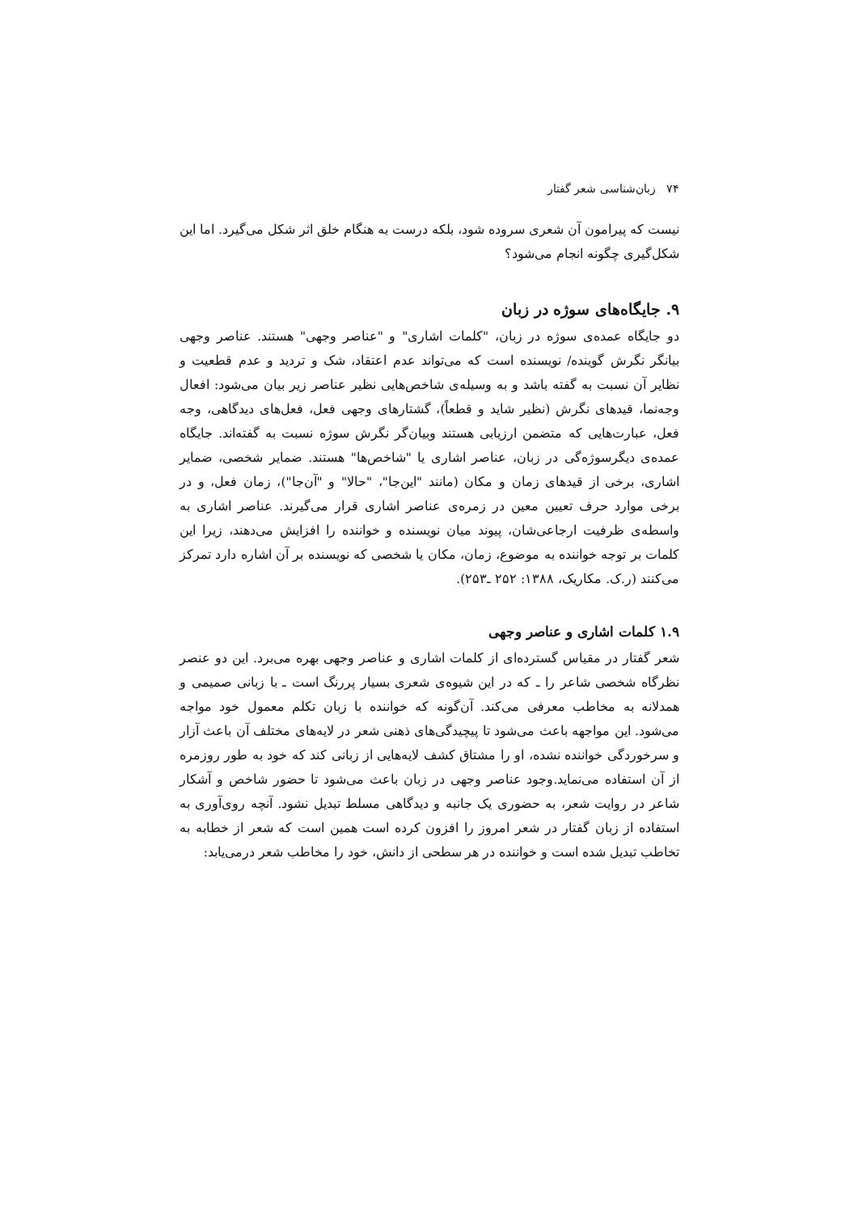۷۴ زبان‌شناسی شعر گفتار
نیست که پیرامون آن شعری سروده شود، بلکه درست به هنگام خلق اثر شکل می‌گیرد. اما این شکل‌گیری چگونه انجام می‌شود؟
۹. جایگاه‌های سوژه در زبان
دو جایگاه عمده‌ی سوژه در زبان، "کلمات اشاری" و "عناصر وجهی" هستند. عناصر وجهی بیانگر نگرش گوینده/ نویسنده است که می‌تواند عدم اعتقاد، شک و تردید و عدم قطعیت و نظایر آن نسبت به گفته باشد و به وسیله‌ی شاخص‌هایی نظیر عناصر زیر بیان می‌شود: افعال وجه‌نما، قیدهای نگرش (نظیر شاید و قطعاً)، گشتارهای وجهی فعل، فعل‌های دیدگاهی، وجه فعل، عبارت‌هایی که متضمن ارزیابی هستند وبیان‌گر نگرش سوژه نسبت به گفته‌اند. جایگاه عمده‌ی دیگرسوژه‌گی در زبان، عناصر اشاری یا "شاخص‌ها" هستند. ضمایر شخصی، ضمایر اشاری، برخی از قیدهای زمان و مکان (مانند "این‌جا"، "حالا" و "آن‌جا")، زمان فعل، و در برخی موارد حرف تعیین معین در زمره‌ی عناصر اشاری قرار می‌گیرند. عناصر اشاری به واسطه‌ی ظرفیت ارجاعی‌شان، پیوند میان نویسنده و خواننده را افزایش می‌دهند، زیرا این کلمات بر توجه خواننده به موضوع، زمان، مکان یا شخصی که نویسنده بر آن اشاره دارد تمرکز می‌کنند (ر.ک. مکاریک، ۱۳۸۸: ۲۵۲ ـ۲۵۳).
۱.۹ کلمات اشاری و عناصر وجهی
شعر گفتار در مقیاس گسترده‌ای از کلمات اشاری و عناصر وجهی بهره می‌برد. این دو عنصر نظرگاه شخصی شاعر را ـ که در این شیوه‌ی شعری بسیار پررنگ است ـ با زبانی صمیمی و همدلانه به مخاطب معرفی می‌کند. آن‌گونه که خواننده با زبان تکلم معمول خود مواجه می‌شود. این مواجهه باعث می‌شود تا پیچیدگی‌های ذهنی شعر در لایه‌های مختلف آن باعث آزار و سرخوردگی خواننده نشده، او را مشتاق کشف لایه‌هایی از زبانی کند که خود به طور روزمره از آن استفاده می‌نماید.وجود عناصر وجهی در زبان باعث می‌شود تا حضور شاخص و آشکار شاعر در روایت شعر، به حضوری یک جانبه و دیدگاهی مسلط تبدیل نشود. آنچه روی‌آوری به استفاده از زبان گفتار در شعر امروز را افزون کرده است همین است که شعر از خطابه به تخاطب تبدیل شده است و خواننده در هر سطحی از دانش، خود را مخاطب شعر درمی‌یابد: